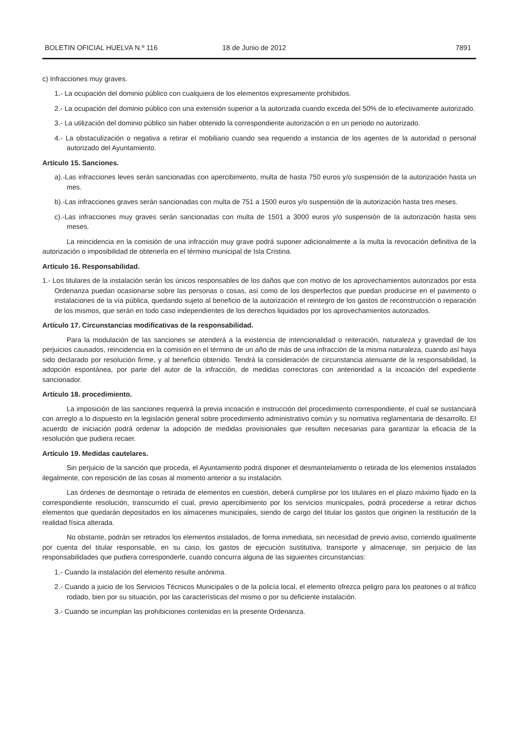BOLETIN OFICIAL HUELVA N.º 116 18 de Junio de 2012 7891
c) Infracciones muy graves.
1.- La ocupación del dominio público con cualquiera de los elementos expresamente prohibidos.
2.- La ocupación del dominio público con una extensión superior a la autorizada cuando exceda del 50% de lo efectivamente autorizado.
3.- La utilización del dominio público sin haber obtenido la correspondiente autorización o en un periodo no autorizado.
4.- La obstaculización o negativa a retirar el mobiliario cuando sea requerido a instancia de los agentes de la autoridad o personal autorizado del Ayuntamiento.
Artículo 15. Sanciones.
a).-Las infracciones leves serán sancionadas con apercibimiento, multa de hasta 750 euros y/o suspensión de la autorización hasta un mes.
b).-Las infracciones graves serán sancionadas con multa de 751 a 1500 euros y/o suspensión de la autorización hasta tres meses.
c).-Las infracciones muy graves serán sancionadas con multa de 1501 a 3000 euros y/o suspensión de la autorización hasta seis meses.
La reincidencia en la comisión de una infracción muy grave podrá suponer adicionalmente a la multa la revocación definitiva de la autorización o imposibilidad de obtenerla en el término municipal de Isla Cristina.
Artículo 16. Responsabilidad.
1.- Los titulares de la instalación serán los únicos responsables de los daños que con motivo de los aprovechamientos autorizados por esta Ordenanza puedan ocasionarse sobre las personas o cosas, así como de los desperfectos que puedan producirse en el pavimento o instalaciones de la vía pública, quedando sujeto al beneficio de la autorización el reintegro de los gastos de reconstrucción o reparación de los mismos, que serán en todo caso independientes de los derechos liquidados por los aprovechamientos autorizados.
Artículo 17. Circunstancias modificativas de la responsabilidad.
Para la modulación de las sanciones se atenderá a la existencia de intencionalidad o reiteración, naturaleza y gravedad de los perjuicios causados, reincidencia en la comisión en el término de un año de más de una infracción de la misma naturaleza, cuando así haya sido declarado por resolución firme, y al beneficio obtenido. Tendrá la consideración de circunstancia atenuante de la responsabilidad, la adopción espontánea, por parte del autor de la infracción, de medidas correctoras con anterioridad a la incoación del expediente sancionador.
Artículo 18. procedimiento.
La imposición de las sanciones requerirá la previa incoación e instrucción del procedimiento correspondiente, el cual se sustanciará con arreglo a lo dispuesto en la legislación general sobre procedimiento administrativo común y su normativa reglamentaria de desarrollo. El acuerdo de iniciación podrá ordenar la adopción de medidas provisionales que resulten necesarias para garantizar la eficacia de la resolución que pudiera recaer.
Artículo 19. Medidas cautelares.
Sin perjuicio de la sanción que proceda, el Ayuntamiento podrá disponer el desmantelamiento o retirada de los elementos instalados ilegalmente, con reposición de las cosas al momento anterior a su instalación.
Las órdenes de desmontaje o retirada de elementos en cuestión, deberá cumplirse por los titulares en el plazo máximo fijado en la correspondiente resolución, transcurrido el cual, previo apercibimiento por los servicios municipales, podrá procederse a retirar dichos elementos que quedarán depositados en los almacenes municipales, siendo de cargo del titular los gastos que originen la restitución de la realidad física alterada.
No obstante, podrán ser retirados los elementos instalados, de forma inmediata, sin necesidad de previo aviso, corriendo igualmente por cuenta del titular responsable, en su caso, los gastos de ejecución sustitutiva, transporte y almacenaje, sin perjuicio de las responsabilidades que pudiera corresponderle, cuando concurra alguna de las siguientes circunstancias:
1.- Cuando la instalación del elemento resulte anónima.
2.- Cuando a juicio de los Servicios Técnicos Municipales o de la policía local, el elemento ofrezca peligro para los peatones o al tráfico rodado, bien por su situación, por las características del mismo o por su deficiente instalación.
3.- Cuando se incumplan las prohibiciones contenidas en la presente Ordenanza.